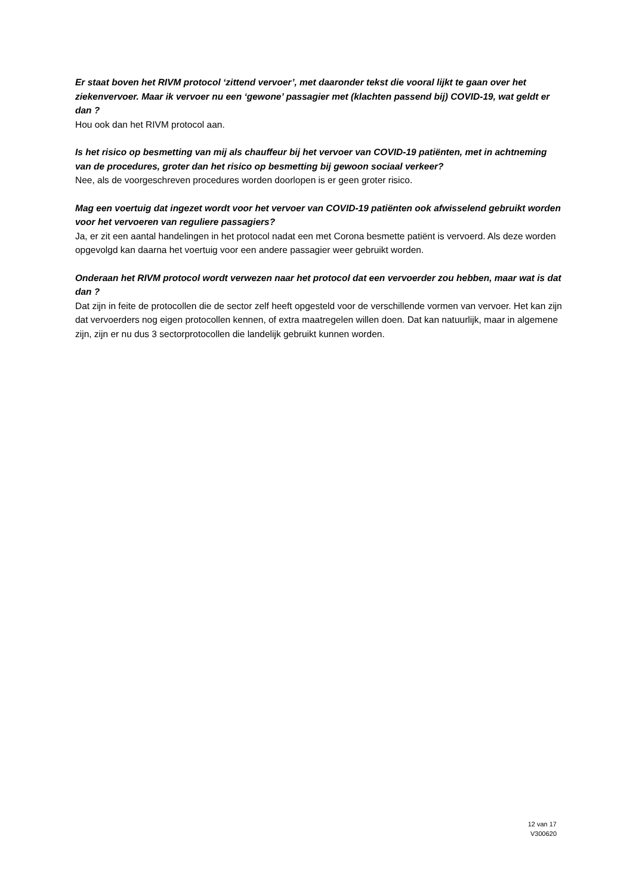Er staat boven het RIVM protocol ‘zittend vervoer’, met daaronder tekst die vooral lijkt te gaan over het ziekenvervoer. Maar ik vervoer nu een ‘gewone’ passagier met (klachten passend bij) COVID-19, wat geldt er dan ?
Hou ook dan het RIVM protocol aan.
Is het risico op besmetting van mij als chauffeur bij het vervoer van COVID-19 patiënten, met in achtneming van de procedures, groter dan het risico op besmetting bij gewoon sociaal verkeer?
Nee, als de voorgeschreven procedures worden doorlopen is er geen groter risico.
Mag een voertuig dat ingezet wordt voor het vervoer van COVID-19 patiënten ook afwisselend gebruikt worden voor het vervoeren van reguliere passagiers?
Ja, er zit een aantal handelingen in het protocol nadat een met Corona besmette patiënt is vervoerd. Als deze worden opgevolgd kan daarna het voertuig voor een andere passagier weer gebruikt worden.
Onderaan het RIVM protocol wordt verwezen naar het protocol dat een vervoerder zou hebben, maar wat is dat dan ?
Dat zijn in feite de protocollen die de sector zelf heeft opgesteld voor de verschillende vormen van vervoer. Het kan zijn dat vervoerders nog eigen protocollen kennen, of extra maatregelen willen doen. Dat kan natuurlijk, maar in algemene zijn, zijn er nu dus 3 sectorprotocollen die landelijk gebruikt kunnen worden.
12 van 17
V300620